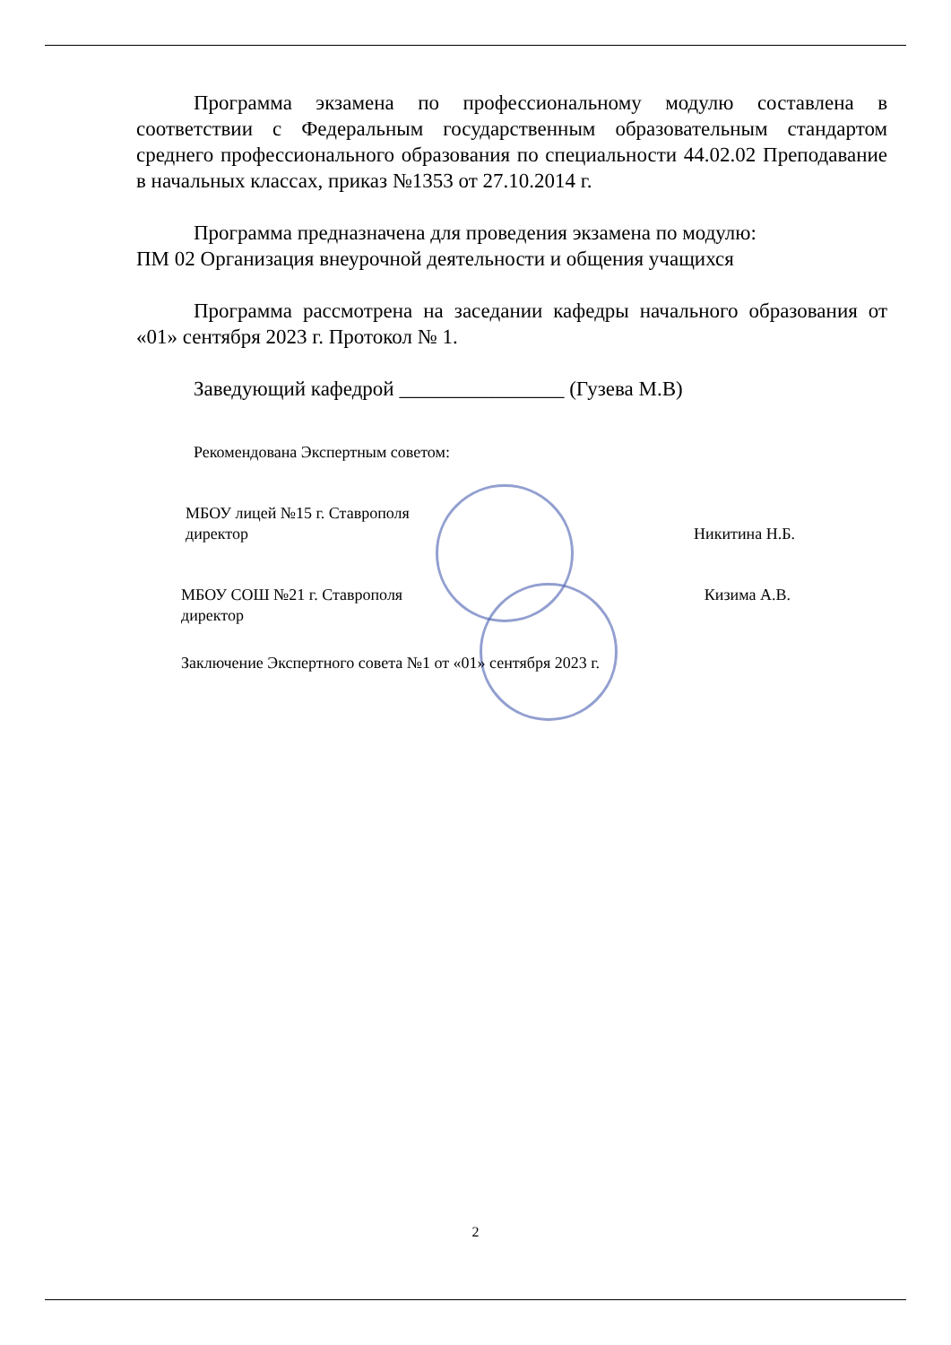Программа экзамена по профессиональному модулю составлена в соответствии с Федеральным государственным образовательным стандартом среднего профессионального образования по специальности 44.02.02 Преподавание в начальных классах, приказ №1353 от 27.10.2014 г.
Программа предназначена для проведения экзамена по модулю:
ПМ 02 Организация внеурочной деятельности и общения учащихся
Программа рассмотрена на заседании кафедры начального образования от «01» сентября 2023 г. Протокол № 1.
Заведующий кафедрой ________________ (Гузева М.В)
Рекомендована Экспертным советом:
МБОУ лицей №15 г. Ставрополя
директор Никитина Н.Б.
МБОУ СОШ №21 г. Ставрополя
директор Кизима А.В.
Заключение Экспертного совета №1 от «01» сентября 2023 г.
2